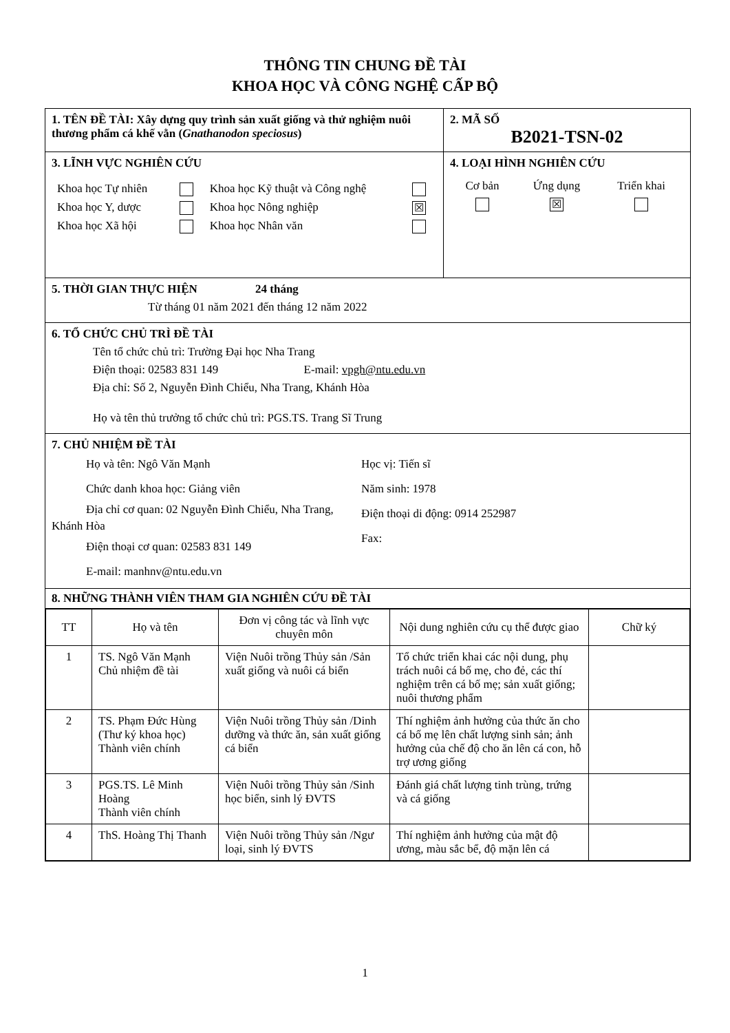THÔNG TIN CHUNG ĐỀ TÀI
KHOA HỌC VÀ CÔNG NGHỆ CẤP BỘ
| 1. TÊN ĐỀ TÀI: Xây dựng quy trình sản xuất giống và thử nghiệm nuôi thương phẩm cá khế vằn ( Gnathanodon speciosus ) | 2. MÃ SỐ B2021-TSN-02 |
| 3. LĨNH VỰC NGHIÊN CỨU / Khoa học Tự nhiên / / Khoa học Kỹ thuật và Công nghệ / / / Khoa học Y, dược / / Khoa học Nông nghiệp / ☒ / / Khoa học Xã hội / / Khoa học Nhân văn / / | 4. LOẠI HÌNH NGHIÊN CỨU / Cơ bản / Ứng dụng / Triển khai / / / ☒ / / |
| 5. THỜI GIAN THỰC HIỆN 24 tháng Từ tháng 01 năm 2021 đến tháng 12 năm 2022 | |
| 6. TỔ CHỨC CHỦ TRÌ ĐỀ TÀI Tên tổ chức chủ trì: Trường Đại học Nha Trang Điện thoại: 02583 831 149 E-mail: vpgh@ntu.edu.vn Địa chỉ: Số 2, Nguyễn Đình Chiểu, Nha Trang, Khánh Hòa Họ và tên thủ trưởng tổ chức chủ trì: PGS.TS. Trang Sĩ Trung | |
| 7. CHỦ NHIỆM ĐỀ TÀI Họ và tên: Ngô Văn Mạnh Chức danh khoa học: Giảng viên Địa chỉ cơ quan: 02 Nguyễn Đình Chiểu, Nha Trang, Khánh Hòa Điện thoại cơ quan: 02583 831 149 E-mail: manhnv@ntu.edu.vn Học vị: Tiến sĩ Năm sinh: 1978 Điện thoại di động: 0914 252987 Fax: | |
| 8. NHỮNG THÀNH VIÊN THAM GIA NGHIÊN CỨU ĐỀ TÀI | |
| / TT / Họ và tên / Đơn vị công tác và lĩnh vực chuyên môn / Nội dung nghiên cứu cụ thể được giao / Chữ ký / / --- / --- / --- / --- / --- / / 1 / TS. Ngô Văn Mạnh Chủ nhiệm đề tài / Viện Nuôi trồng Thủy sản /Sản xuất giống và nuôi cá biển / Tổ chức triển khai các nội dung, phụ trách nuôi cá bố mẹ, cho đẻ, các thí nghiệm trên cá bố mẹ; sản xuất giống; nuôi thương phẩm / / / 2 / TS. Phạm Đức Hùng (Thư ký khoa học) Thành viên chính / Viện Nuôi trồng Thủy sản /Dinh dưỡng và thức ăn, sản xuất giống cá biển / Thí nghiệm ảnh hưởng của thức ăn cho cá bố mẹ lên chất lượng sinh sản; ảnh hưởng của chế độ cho ăn lên cá con, hỗ trợ ương giống / / / 3 / PGS.TS. Lê Minh Hoàng Thành viên chính / Viện Nuôi trồng Thủy sản /Sinh học biển, sinh lý ĐVTS / Đánh giá chất lượng tinh trùng, trứng và cá giống / / / 4 / ThS. Hoàng Thị Thanh / Viện Nuôi trồng Thủy sản /Ngư loại, sinh lý ĐVTS / Thí nghiệm ảnh hưởng của mật độ ương, màu sắc bể, độ mặn lên cá / / | |
1